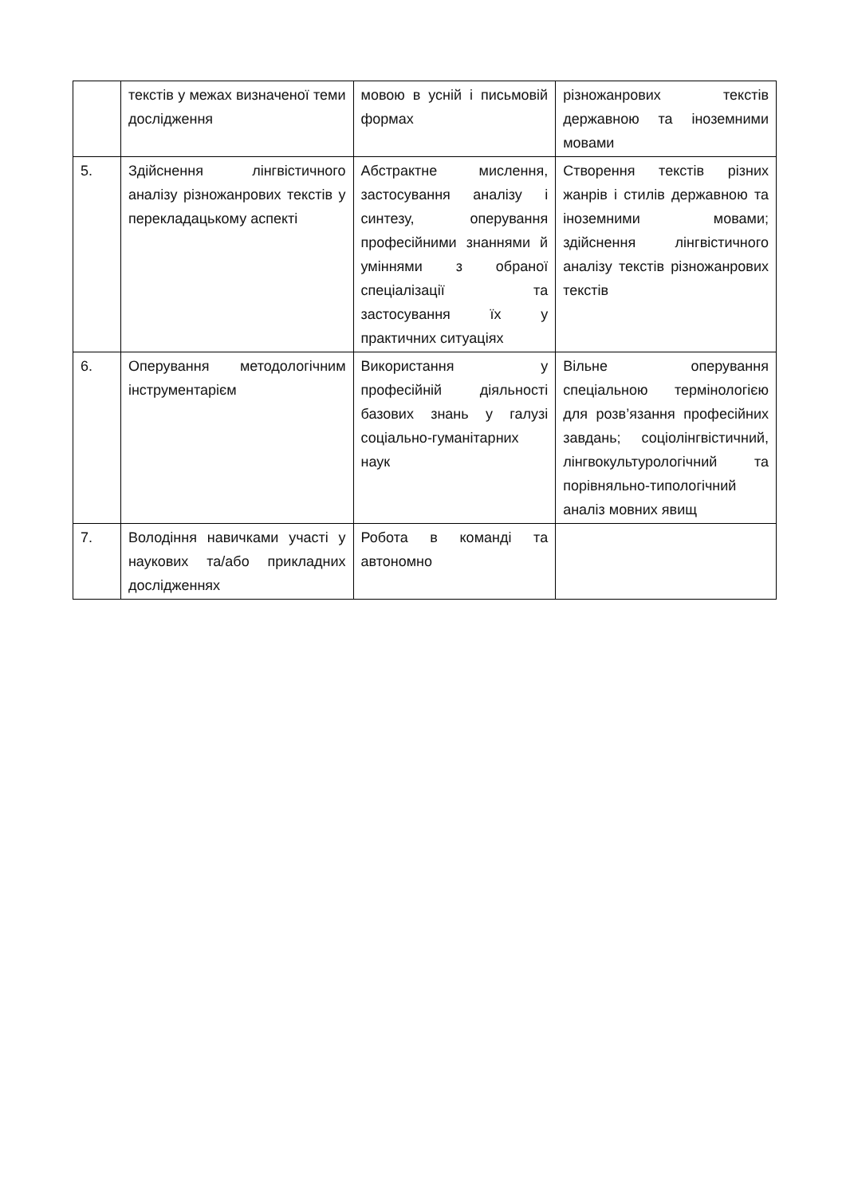| | текстів у межах визначеної теми дослідження | мовою в усній і письмовій формах | різножанрових текстів державною та іноземними мовами |
| 5. | Здійснення лінгвістичного аналізу різножанрових текстів у перекладацькому аспекті | Абстрактне мислення, застосування аналізу і синтезу, оперування професійними знаннями й уміннями з обраної спеціалізації та застосування їх у практичних ситуаціях | Створення текстів різних жанрів і стилів державною та іноземними мовами; здійснення лінгвістичного аналізу текстів різножанрових текстів |
| 6. | Оперування методологічним інструментарієм | Використання у професійній діяльності базових знань у галузі соціально-гуманітарних наук | Вільне оперування спеціальною термінологією для розв’язання професійних завдань; соціолінгвістичний, лінгвокультурологічний та порівняльно-типологічний аналіз мовних явищ |
| 7. | Володіння навичками участі у наукових та/або прикладних дослідженнях | Робота в команді та автономно | |